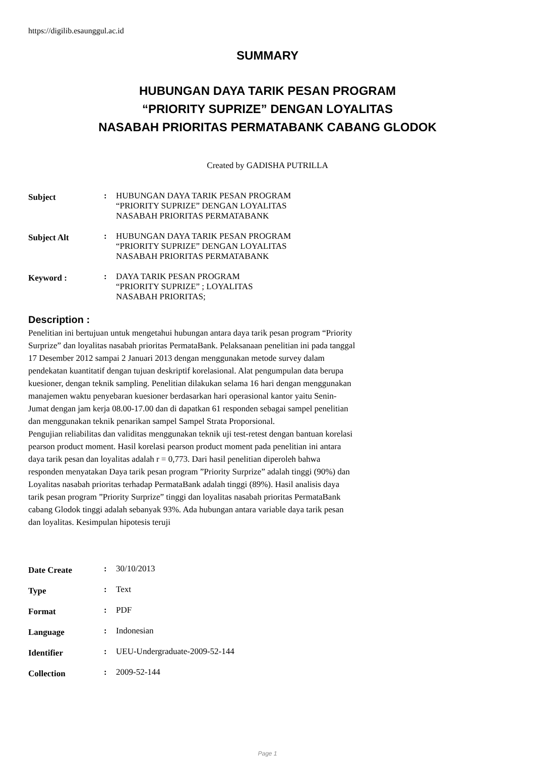https://digilib.esaunggul.ac.id
SUMMARY
HUBUNGAN DAYA TARIK PESAN PROGRAM
“PRIORITY SUPRIZE” DENGAN LOYALITAS
NASABAH PRIORITAS PERMATABANK CABANG GLODOK
Created by GADISHA PUTRILLA
| Subject | : | HUBUNGAN DAYA TARIK PESAN PROGRAM “PRIORITY SUPRIZE” DENGAN LOYALITAS NASABAH PRIORITAS PERMATABANK |
| Subject Alt | : | HUBUNGAN DAYA TARIK PESAN PROGRAM “PRIORITY SUPRIZE” DENGAN LOYALITAS NASABAH PRIORITAS PERMATABANK |
| Keyword : | : | DAYA TARIK PESAN PROGRAM “PRIORITY SUPRIZE” ; LOYALITAS NASABAH PRIORITAS; |
Description :
Penelitian ini bertujuan untuk mengetahui hubungan antara daya tarik pesan program “Priority Surprize” dan loyalitas nasabah prioritas PermataBank. Pelaksanaan penelitian ini pada tanggal 17 Desember 2012 sampai 2 Januari 2013 dengan menggunakan metode survey dalam pendekatan kuantitatif dengan tujuan deskriptif korelasional. Alat pengumpulan data berupa kuesioner, dengan teknik sampling. Penelitian dilakukan selama 16 hari dengan menggunakan manajemen waktu penyebaran kuesioner berdasarkan hari operasional kantor yaitu Senin-Jumat dengan jam kerja 08.00-17.00 dan di dapatkan 61 responden sebagai sampel penelitian dan menggunakan teknik penarikan sampel Sampel Strata Proporsional.
Pengujian reliabilitas dan validitas menggunakan teknik uji test-retest dengan bantuan korelasi pearson product moment. Hasil korelasi pearson product moment pada penelitian ini antara daya tarik pesan dan loyalitas adalah r = 0,773. Dari hasil penelitian diperoleh bahwa responden menyatakan Daya tarik pesan program ”Priority Surprize” adalah tinggi (90%) dan Loyalitas nasabah prioritas terhadap PermataBank adalah tinggi (89%). Hasil analisis daya tarik pesan program ”Priority Surprize” tinggi dan loyalitas nasabah prioritas PermataBank cabang Glodok tinggi adalah sebanyak 93%. Ada hubungan antara variable daya tarik pesan dan loyalitas. Kesimpulan hipotesis teruji
| Date Create | : | 30/10/2013 |
| Type | : | Text |
| Format | : | PDF |
| Language | : | Indonesian |
| Identifier | : | UEU-Undergraduate-2009-52-144 |
| Collection | : | 2009-52-144 |
Page 1